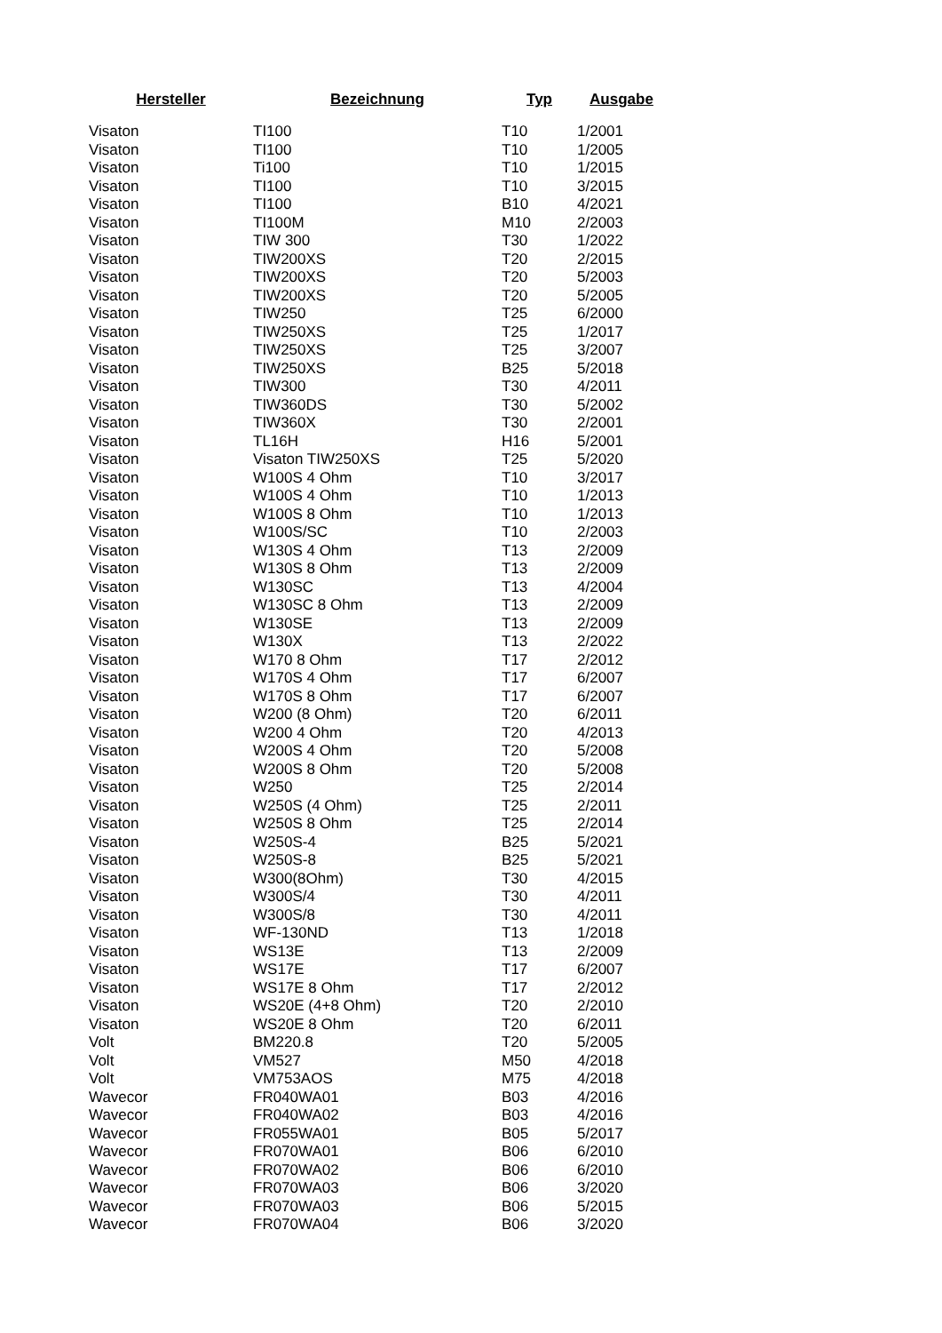| Hersteller | Bezeichnung | Typ | Ausgabe |
| --- | --- | --- | --- |
| Visaton | TI100 | T10 | 1/2001 |
| Visaton | TI100 | T10 | 1/2005 |
| Visaton | Ti100 | T10 | 1/2015 |
| Visaton | TI100 | T10 | 3/2015 |
| Visaton | TI100 | B10 | 4/2021 |
| Visaton | TI100M | M10 | 2/2003 |
| Visaton | TIW 300 | T30 | 1/2022 |
| Visaton | TIW200XS | T20 | 2/2015 |
| Visaton | TIW200XS | T20 | 5/2003 |
| Visaton | TIW200XS | T20 | 5/2005 |
| Visaton | TIW250 | T25 | 6/2000 |
| Visaton | TIW250XS | T25 | 1/2017 |
| Visaton | TIW250XS | T25 | 3/2007 |
| Visaton | TIW250XS | B25 | 5/2018 |
| Visaton | TIW300 | T30 | 4/2011 |
| Visaton | TIW360DS | T30 | 5/2002 |
| Visaton | TIW360X | T30 | 2/2001 |
| Visaton | TL16H | H16 | 5/2001 |
| Visaton | Visaton TIW250XS | T25 | 5/2020 |
| Visaton | W100S 4 Ohm | T10 | 3/2017 |
| Visaton | W100S 4 Ohm | T10 | 1/2013 |
| Visaton | W100S 8 Ohm | T10 | 1/2013 |
| Visaton | W100S/SC | T10 | 2/2003 |
| Visaton | W130S 4 Ohm | T13 | 2/2009 |
| Visaton | W130S 8 Ohm | T13 | 2/2009 |
| Visaton | W130SC | T13 | 4/2004 |
| Visaton | W130SC 8 Ohm | T13 | 2/2009 |
| Visaton | W130SE | T13 | 2/2009 |
| Visaton | W130X | T13 | 2/2022 |
| Visaton | W170 8 Ohm | T17 | 2/2012 |
| Visaton | W170S 4 Ohm | T17 | 6/2007 |
| Visaton | W170S 8 Ohm | T17 | 6/2007 |
| Visaton | W200 (8 Ohm) | T20 | 6/2011 |
| Visaton | W200 4 Ohm | T20 | 4/2013 |
| Visaton | W200S 4 Ohm | T20 | 5/2008 |
| Visaton | W200S 8 Ohm | T20 | 5/2008 |
| Visaton | W250 | T25 | 2/2014 |
| Visaton | W250S (4 Ohm) | T25 | 2/2011 |
| Visaton | W250S 8 Ohm | T25 | 2/2014 |
| Visaton | W250S-4 | B25 | 5/2021 |
| Visaton | W250S-8 | B25 | 5/2021 |
| Visaton | W300(8Ohm) | T30 | 4/2015 |
| Visaton | W300S/4 | T30 | 4/2011 |
| Visaton | W300S/8 | T30 | 4/2011 |
| Visaton | WF-130ND | T13 | 1/2018 |
| Visaton | WS13E | T13 | 2/2009 |
| Visaton | WS17E | T17 | 6/2007 |
| Visaton | WS17E 8 Ohm | T17 | 2/2012 |
| Visaton | WS20E (4+8 Ohm) | T20 | 2/2010 |
| Visaton | WS20E 8 Ohm | T20 | 6/2011 |
| Volt | BM220.8 | T20 | 5/2005 |
| Volt | VM527 | M50 | 4/2018 |
| Volt | VM753AOS | M75 | 4/2018 |
| Wavecor | FR040WA01 | B03 | 4/2016 |
| Wavecor | FR040WA02 | B03 | 4/2016 |
| Wavecor | FR055WA01 | B05 | 5/2017 |
| Wavecor | FR070WA01 | B06 | 6/2010 |
| Wavecor | FR070WA02 | B06 | 6/2010 |
| Wavecor | FR070WA03 | B06 | 3/2020 |
| Wavecor | FR070WA03 | B06 | 5/2015 |
| Wavecor | FR070WA04 | B06 | 3/2020 |